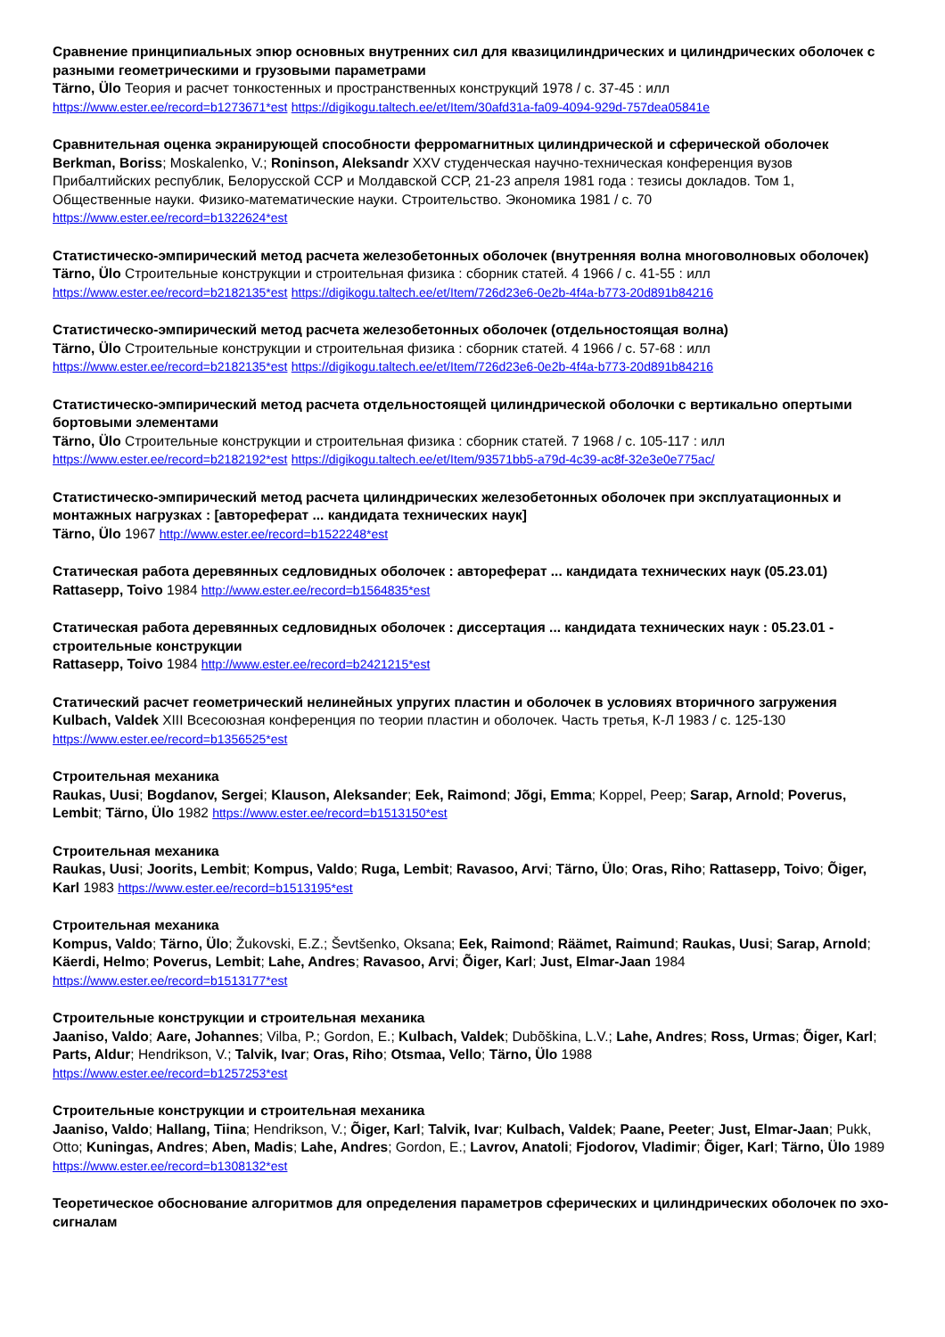Сравнение принципиальных эпюр основных внутренних сил для квазицилиндрических и цилиндрических оболочек с разными геометрическими и грузовыми параметрами
Tärno, Ülo Теория и расчет тонкостенных и пространственных конструкций 1978 / с. 37-45 : илл
https://www.ester.ee/record=b1273671*est https://digikogu.taltech.ee/et/Item/30afd31a-fa09-4094-929d-757dea05841e
Сравнительная оценка экранирующей способности ферромагнитных цилиндрической и сферической оболочек
Berkman, Boriss; Moskalenko, V.; Roninson, Aleksandr XXV студенческая научно-техническая конференция вузов Прибалтийских республик, Белорусской ССР и Молдавской ССР, 21-23 апреля 1981 года : тезисы докладов. Том 1, Общественные науки. Физико-математические науки. Строительство. Экономика 1981 / с. 70
https://www.ester.ee/record=b1322624*est
Статистическо-эмпирический метод расчета железобетонных оболочек (внутренняя волна многоволновых оболочек)
Tärno, Ülo Строительные конструкции и строительная физика : сборник статей. 4 1966 / с. 41-55 : илл
https://www.ester.ee/record=b2182135*est https://digikogu.taltech.ee/et/Item/726d23e6-0e2b-4f4a-b773-20d891b84216
Статистическо-эмпирический метод расчета железобетонных оболочек (отдельностоящая волна)
Tärno, Ülo Строительные конструкции и строительная физика : сборник статей. 4 1966 / с. 57-68 : илл
https://www.ester.ee/record=b2182135*est https://digikogu.taltech.ee/et/Item/726d23e6-0e2b-4f4a-b773-20d891b84216
Статистическо-эмпирический метод расчета отдельностоящей цилиндрической оболочки с вертикально опертыми бортовыми элементами
Tärno, Ülo Строительные конструкции и строительная физика : сборник статей. 7 1968 / с. 105-117 : илл
https://www.ester.ee/record=b2182192*est https://digikogu.taltech.ee/et/Item/93571bb5-a79d-4c39-ac8f-32e3e0e775ac/
Статистическо-эмпирический метод расчета цилиндрических железобетонных оболочек при эксплуатационных и монтажных нагрузках : [автореферат ... кандидата технических наук]
Tärno, Ülo 1967 http://www.ester.ee/record=b1522248*est
Статическая работа деревянных седловидных оболочек : автореферат ... кандидата технических наук (05.23.01)
Rattasepp, Toivo 1984 http://www.ester.ee/record=b1564835*est
Статическая работа деревянных седловидных оболочек : диссертация ... кандидата технических наук : 05.23.01 - строительные конструкции
Rattasepp, Toivo 1984 http://www.ester.ee/record=b2421215*est
Статический расчет геометрический нелинейных упругих пластин и оболочек в условиях вторичного загружения
Kulbach, Valdek XIII Всесоюзная конференция по теории пластин и оболочек. Часть третья, К-Л 1983 / с. 125-130
https://www.ester.ee/record=b1356525*est
Строительная механика
Raukas, Uusi; Bogdanov, Sergei; Klauson, Aleksander; Eek, Raimond; Jõgi, Emma; Koppel, Peep; Sarap, Arnold; Poverus, Lembit; Tärno, Ülo 1982 https://www.ester.ee/record=b1513150*est
Строительная механика
Raukas, Uusi; Joorits, Lembit; Kompus, Valdo; Ruga, Lembit; Ravasoo, Arvi; Tärno, Ülo; Oras, Riho; Rattasepp, Toivo; Õiger, Karl 1983 https://www.ester.ee/record=b1513195*est
Строительная механика
Kompus, Valdo; Tärno, Ülo; Žukovski, E.Z.; Ševtšenko, Oksana; Eek, Raimond; Räämet, Raimund; Raukas, Uusi; Sarap, Arnold; Käerdi, Helmo; Poverus, Lembit; Lahe, Andres; Ravasoo, Arvi; Õiger, Karl; Just, Elmar-Jaan 1984
https://www.ester.ee/record=b1513177*est
Строительные конструкции и строительная механика
Jaaniso, Valdo; Aare, Johannes; Vilba, P.; Gordon, E.; Kulbach, Valdek; Dubõškina, L.V.; Lahe, Andres; Ross, Urmas; Õiger, Karl; Parts, Aldur; Hendrikson, V.; Talvik, Ivar; Oras, Riho; Otsmaa, Vello; Tärno, Ülo 1988
https://www.ester.ee/record=b1257253*est
Строительные конструкции и строительная механика
Jaaniso, Valdo; Hallang, Tiina; Hendrikson, V.; Õiger, Karl; Talvik, Ivar; Kulbach, Valdek; Paane, Peeter; Just, Elmar-Jaan; Pukk, Otto; Kuningas, Andres; Aben, Madis; Lahe, Andres; Gordon, E.; Lavrov, Anatoli; Fjodorov, Vladimir; Õiger, Karl; Tärno, Ülo 1989 https://www.ester.ee/record=b1308132*est
Теоретическое обоснование алгоритмов для определения параметров сферических и цилиндрических оболочек по эхо-сигналам